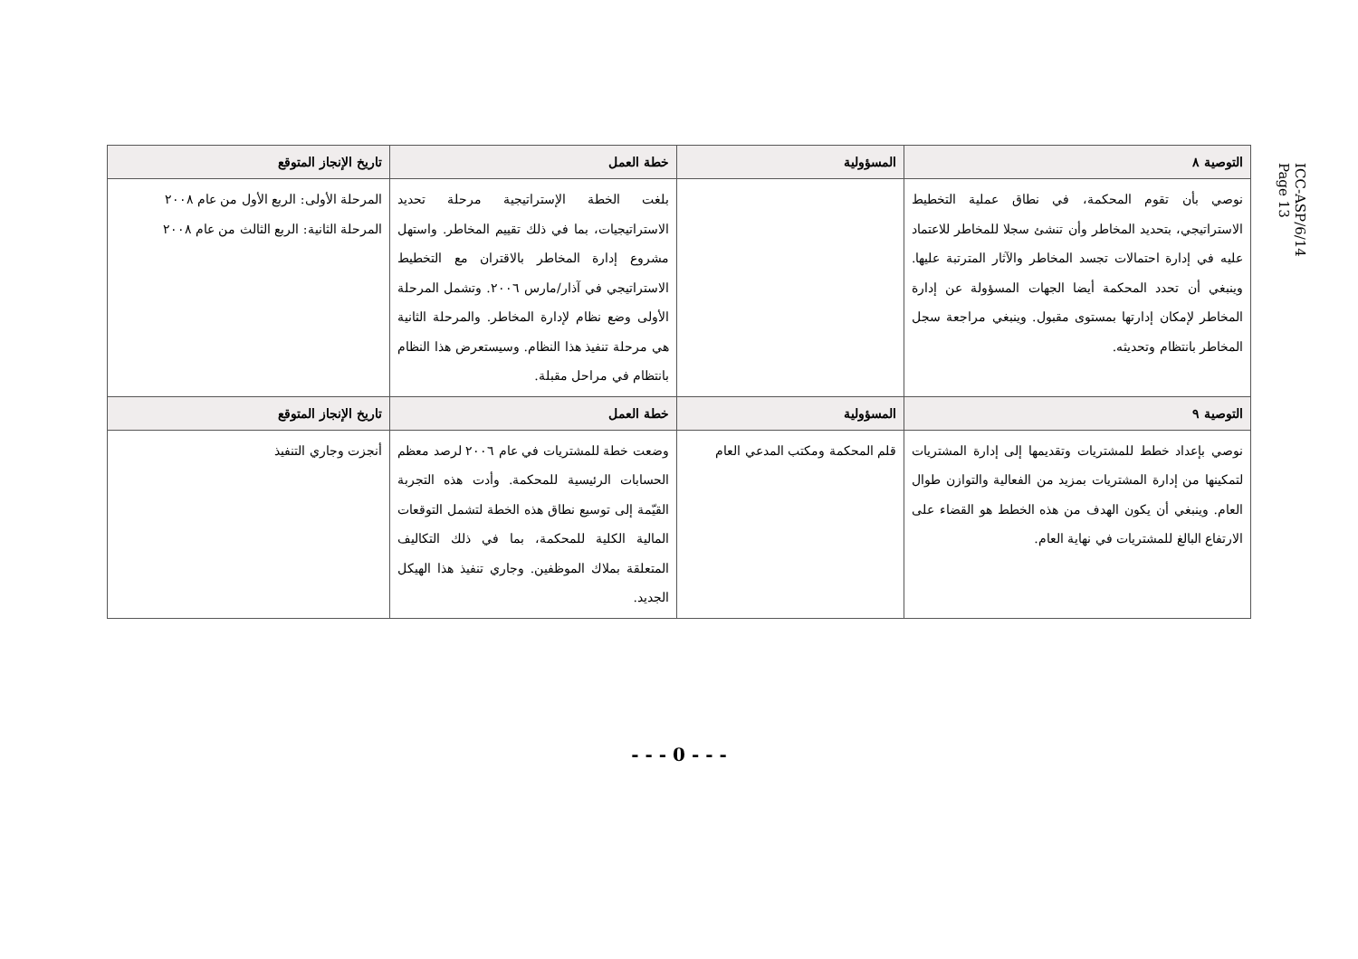ICC-ASP/6/14
Page 13
| التوصية ٨ | المسؤولية | خطة العمل | تاريخ الإنجاز المتوقع |
| --- | --- | --- | --- |
| نوصي بأن تقوم المحكمة، في نطاق عملية التخطيط الاستراتيجي، بتحديد المخاطر وأن تنشئ سجلا للمخاطر للاعتماد عليه في إدارة احتمالات تجسد المخاطر والآثار المترتبة عليها. وينبغي أن تحدد المحكمة أيضا الجهات المسؤولة عن إدارة المخاطر لإمكان إدارتها بمستوى مقبول. وينبغي مراجعة سجل المخاطر بانتظام وتحديثه. | | بلغت الخطة الإستراتيجية مرحلة تحديد الاستراتيجيات، بما في ذلك تقييم المخاطر. واستهل مشروع إدارة المخاطر بالاقتران مع التخطيط الاستراتيجي في آذار/مارس ٢٠٠٦. وتشمل المرحلة الأولى وضع نظام لإدارة المخاطر. والمرحلة الثانية هي مرحلة تنفيذ هذا النظام. وسيستعرض هذا النظام بانتظام في مراحل مقبلة. | المرحلة الأولى: الربع الأول من عام ٢٠٠٨ المرحلة الثانية: الربع الثالث من عام ٢٠٠٨ |
| التوصية ٩ | المسؤولية | خطة العمل | تاريخ الإنجاز المتوقع |
| نوصي بإعداد خطط للمشتريات وتقديمها إلى إدارة المشتريات لتمكينها من إدارة المشتريات بمزيد من الفعالية والتوازن طوال العام. وينبغي أن يكون الهدف من هذه الخطط هو القضاء على الارتفاع البالغ للمشتريات في نهاية العام. | قلم المحكمة ومكتب المدعي العام | وضعت خطة للمشتريات في عام ٢٠٠٦ لرصد معظم الحسابات الرئيسية للمحكمة. وأدت هذه التجربة القيّمة إلى توسيع نطاق هذه الخطة لتشمل التوقعات المالية الكلية للمحكمة، بما في ذلك التكاليف المتعلقة بملاك الموظفين. وجاري تنفيذ هذا الهيكل الجديد. | أنجزت وجاري التنفيذ |
- - - 0 - - -